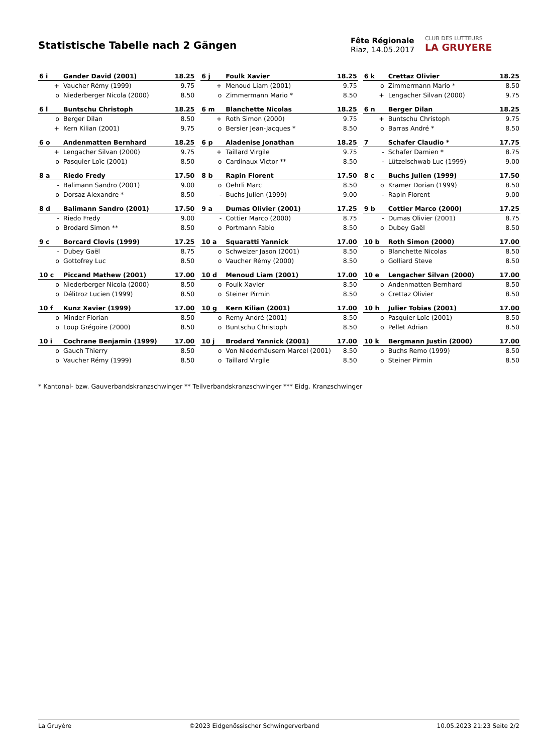Statistische Tabelle nach 2 Gängen
Fête Régionale
Riaz, 14.05.2017
CLUB DES LUTTEURS
LA GRUYERE
| 6 i | Gander David (2001) | 18.25 |
| --- | --- | --- |
| + | Vaucher Rémy (1999) | 9.75 |
| o | Niederberger Nicola (2000) | 8.50 |
| 6 j | Foulk Xavier | 18.25 |
| --- | --- | --- |
| + | Menoud Liam (2001) | 9.75 |
| o | Zimmermann Mario * | 8.50 |
| 6 k | Crettaz Olivier | 18.25 |
| --- | --- | --- |
| o | Zimmermann Mario * | 8.50 |
| + | Lengacher Silvan (2000) | 9.75 |
| 6 l | Buntschu Christoph | 18.25 |
| --- | --- | --- |
| o | Berger Dilan | 8.50 |
| + | Kern Kilian (2001) | 9.75 |
| 6 m | Blanchette Nicolas | 18.25 |
| --- | --- | --- |
| + | Roth Simon (2000) | 9.75 |
| o | Bersier Jean-Jacques * | 8.50 |
| 6 n | Berger Dilan | 18.25 |
| --- | --- | --- |
| + | Buntschu Christoph | 9.75 |
| o | Barras André * | 8.50 |
| 6 o | Andenmatten Bernhard | 18.25 |
| --- | --- | --- |
| + | Lengacher Silvan (2000) | 9.75 |
| o | Pasquier Loïc (2001) | 8.50 |
| 6 p | Aladenise Jonathan | 18.25 |
| --- | --- | --- |
| + | Taillard Virgile | 9.75 |
| o | Cardinaux Victor ** | 8.50 |
| 7 | Schafer Claudio * | 17.75 |
| --- | --- | --- |
| - | Schafer Damien * | 8.75 |
| - | Lützelschwab Luc (1999) | 9.00 |
| 8 a | Riedo Fredy | 17.50 |
| --- | --- | --- |
| - | Balimann Sandro (2001) | 9.00 |
| o | Dorsaz Alexandre * | 8.50 |
| 8 b | Rapin Florent | 17.50 |
| --- | --- | --- |
| o | Oehrli Marc | 8.50 |
| - | Buchs Julien (1999) | 9.00 |
| 8 c | Buchs Julien (1999) | 17.50 |
| --- | --- | --- |
| o | Kramer Dorian (1999) | 8.50 |
| - | Rapin Florent | 9.00 |
| 8 d | Balimann Sandro (2001) | 17.50 |
| --- | --- | --- |
| - | Riedo Fredy | 9.00 |
| o | Brodard Simon ** | 8.50 |
| 9 a | Dumas Olivier (2001) | 17.25 |
| --- | --- | --- |
| - | Cottier Marco (2000) | 8.75 |
| o | Portmann Fabio | 8.50 |
| 9 b | Cottier Marco (2000) | 17.25 |
| --- | --- | --- |
| - | Dumas Olivier (2001) | 8.75 |
| o | Dubey Gaël | 8.50 |
| 9 c | Borcard Clovis (1999) | 17.25 |
| --- | --- | --- |
| - | Dubey Gaël | 8.75 |
| o | Gottofrey Luc | 8.50 |
| 10 a | Squaratti Yannick | 17.00 |
| --- | --- | --- |
| o | Schweizer Jason (2001) | 8.50 |
| o | Vaucher Rémy (2000) | 8.50 |
| 10 b | Roth Simon (2000) | 17.00 |
| --- | --- | --- |
| o | Blanchette Nicolas | 8.50 |
| o | Golliard Steve | 8.50 |
| 10 c | Piccand Mathew (2001) | 17.00 |
| --- | --- | --- |
| o | Niederberger Nicola (2000) | 8.50 |
| o | Délitroz Lucien (1999) | 8.50 |
| 10 d | Menoud Liam (2001) | 17.00 |
| --- | --- | --- |
| o | Foulk Xavier | 8.50 |
| o | Steiner Pirmin | 8.50 |
| 10 e | Lengacher Silvan (2000) | 17.00 |
| --- | --- | --- |
| o | Andenmatten Bernhard | 8.50 |
| o | Crettaz Olivier | 8.50 |
| 10 f | Kunz Xavier (1999) | 17.00 |
| --- | --- | --- |
| o | Minder Florian | 8.50 |
| o | Loup Grégoire (2000) | 8.50 |
| 10 g | Kern Kilian (2001) | 17.00 |
| --- | --- | --- |
| o | Remy André (2001) | 8.50 |
| o | Buntschu Christoph | 8.50 |
| 10 h | Julier Tobias (2001) | 17.00 |
| --- | --- | --- |
| o | Pasquier Loïc (2001) | 8.50 |
| o | Pellet Adrian | 8.50 |
| 10 i | Cochrane Benjamin (1999) | 17.00 |
| --- | --- | --- |
| o | Gauch Thierry | 8.50 |
| o | Vaucher Rémy (1999) | 8.50 |
| 10 j | Brodard Yannick (2001) | 17.00 |
| --- | --- | --- |
| o | Von Niederhäusern Marcel (2001) | 8.50 |
| o | Taillard Virgile | 8.50 |
| 10 k | Bergmann Justin (2000) | 17.00 |
| --- | --- | --- |
| o | Buchs Remo (1999) | 8.50 |
| o | Steiner Pirmin | 8.50 |
* Kantonal- bzw. Gauverbandskranzschwinger ** Teilverbandskranzschwinger *** Eidg. Kranzschwinger
La Gruyère ©2023 Eidgenössischer Schwingerverband 10.05.2023 21:23 Seite 2/2